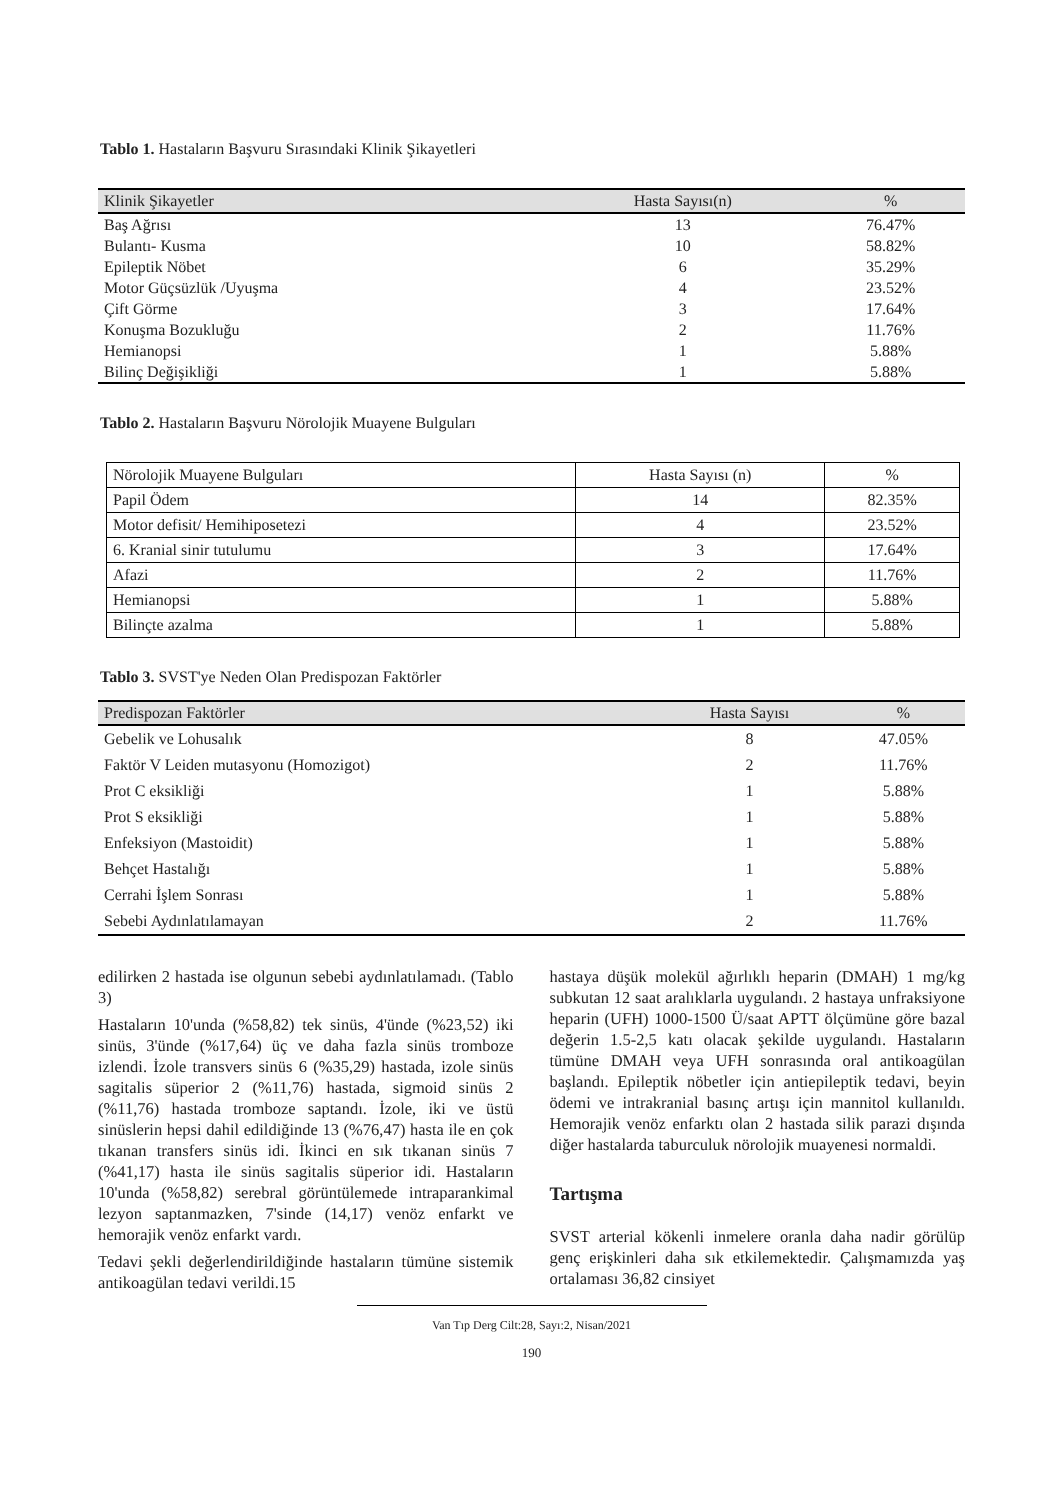Tablo 1. Hastaların Başvuru Sırasındaki Klinik Şikayetleri
| Klinik Şikayetler | Hasta Sayısı(n) | % |
| --- | --- | --- |
| Baş Ağrısı | 13 | 76.47% |
| Bulantı- Kusma | 10 | 58.82% |
| Epileptik Nöbet | 6 | 35.29% |
| Motor Güçsüzlük /Uyuşma | 4 | 23.52% |
| Çift Görme | 3 | 17.64% |
| Konuşma Bozukluğu | 2 | 11.76% |
| Hemianopsi | 1 | 5.88% |
| Bilinç Değişikliği | 1 | 5.88% |
Tablo 2. Hastaların Başvuru Nörolojik Muayene Bulguları
| Nörolojik Muayene Bulguları | Hasta Sayısı (n) | % |
| Papil Ödem | 14 | 82.35% |
| Motor defisit/ Hemihiposetezi | 4 | 23.52% |
| 6. Kranial sinir tutulumu | 3 | 17.64% |
| Afazi | 2 | 11.76% |
| Hemianopsi | 1 | 5.88% |
| Bilinçte azalma | 1 | 5.88% |
Tablo 3. SVST'ye Neden Olan Predispozan Faktörler
| Predispozan Faktörler | Hasta Sayısı | % |
| --- | --- | --- |
| Gebelik ve Lohusalık | 8 | 47.05% |
| Faktör V Leiden mutasyonu (Homozigot) | 2 | 11.76% |
| Prot C eksikliği | 1 | 5.88% |
| Prot S eksikliği | 1 | 5.88% |
| Enfeksiyon (Mastoidit) | 1 | 5.88% |
| Behçet Hastalığı | 1 | 5.88% |
| Cerrahi İşlem Sonrası | 1 | 5.88% |
| Sebebi Aydınlatılamayan | 2 | 11.76% |
edilirken 2 hastada ise olgunun sebebi aydınlatılamadı. (Tablo 3)
Hastaların 10'unda (%58,82) tek sinüs, 4'ünde (%23,52) iki sinüs, 3'ünde (%17,64) üç ve daha fazla sinüs tromboze izlendi. İzole transvers sinüs 6 (%35,29) hastada, izole sinüs sagitalis süperior 2 (%11,76) hastada, sigmoid sinüs 2 (%11,76) hastada tromboze saptandı. İzole, iki ve üstü sinüslerin hepsi dahil edildiğinde 13 (%76,47) hasta ile en çok tıkanan transfers sinüs idi. İkinci en sık tıkanan sinüs 7 (%41,17) hasta ile sinüs sagitalis süperior idi. Hastaların 10'unda (%58,82) serebral görüntülemede intraparankimal lezyon saptanmazken, 7'sinde (14,17) venöz enfarkt ve hemorajik venöz enfarkt vardı.
Tedavi şekli değerlendirildiğinde hastaların tümüne sistemik antikoagülan tedavi verildi.15
hastaya düşük molekül ağırlıklı heparin (DMAH) 1 mg/kg subkutan 12 saat aralıklarla uygulandı. 2 hastaya unfraksiyone heparin (UFH) 1000-1500 Ü/saat APTT ölçümüne göre bazal değerin 1.5-2,5 katı olacak şekilde uygulandı. Hastaların tümüne DMAH veya UFH sonrasında oral antikoagülan başlandı. Epileptik nöbetler için antiepileptik tedavi, beyin ödemi ve intrakranial basınç artışı için mannitol kullanıldı. Hemorajik venöz enfarktı olan 2 hastada silik parazi dışında diğer hastalarda taburculuk nörolojik muayenesi normaldi.
Tartışma
SVST arterial kökenli inmelere oranla daha nadir görülüp genç erişkinleri daha sık etkilemektedir. Çalışmamızda yaş ortalaması 36,82 cinsiyet
Van Tıp Derg Cilt:28, Sayı:2, Nisan/2021
190